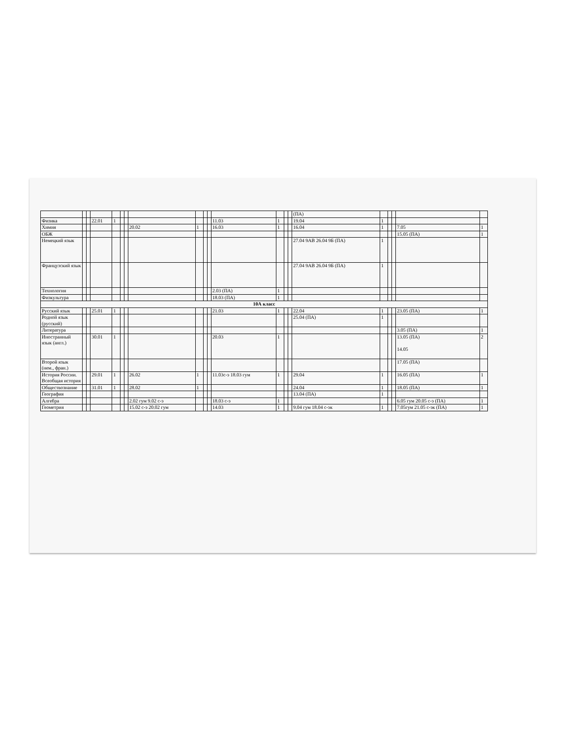| | | | | | | | | | | | | | | | (ПА) | | | | | |
| Физика | | | 22.01 | 1 | | | | | | | 11.03 | 1 | | | 19.04 | 1 | | | | |
| Химия | | | | | | | 20.02 | 1 | | | 16.03 | 1 | | | 16.04 | 1 | | | 7.05 | 1 |
| ОБЖ | | | | | | | | | | | | | | | | | | | 15.05 (ПА) | 1 |
| Немецкий язык | | | | | | | | | | | | | | | 27.04 9АВ 26.04 9Б (ПА) | 1 | | | | |
| Французский язык | | | | | | | | | | | | | | | 27.04 9АВ 26.04 9Б (ПА) | 1 | | | | |
| Технология | | | | | | | | | | | 2.03 (ПА) | 1 | | | | | | | | |
| Физкультура | | | | | | | | | | | 18.03 (ПА) | 1 | | | | | | | | |
| 10А класс | | | | | | | | | | | | | | | | | | | | |
| Русский язык | | | 25.01 | 1 | | | | | | | 21.03 | 1 | | | 22.04 | 1 | | | 23.05 (ПА) | 1 |
| Родной язык (русский) | | | | | | | | | | | | | | | 25.04 (ПА) | 1 | | | | |
| Литература | | | | | | | | | | | | | | | | | | | 3.05 (ПА) | 1 |
| Иностранный язык (англ.) | | | 30.01 | 1 | | | | | | | 20.03 | 1 | | | | | | | 13.05 (ПА) 14.05 | 2 |
| Второй язык (нем., фран.) | | | | | | | | | | | | | | | | | | | 17.05 (ПА) | |
| История России. Всеобщая история | | | 29.01 | 1 | | | 26.02 | 1 | | | 11.03с-э 18.03 гум | 1 | | | 29.04 | 1 | | | 16.05 (ПА) | 1 |
| Обществознание | | | 31.01 | 1 | | | 28.02 | 1 | | | | | | | 24.04 | 1 | | | 18.05 (ПА) | 1 |
| География | | | | | | | | | | | | | | | 13.04 (ПА) | 1 | | | | |
| Алгебра | | | | | | | 2.02 гум 9.02 с-э | | | | 18.03 с-э | 1 | | | | | | | 6.05 гум 20.05 с-э (ПА) | 1 |
| Геометрия | | | | | | | 15.02 с-э 20.02 гум | | | | 14.03 | 1 | | | 9.04 гум 18.04 с-эк | 1 | | | 7.05гум 21.05 с-эк (ПА) | 1 |